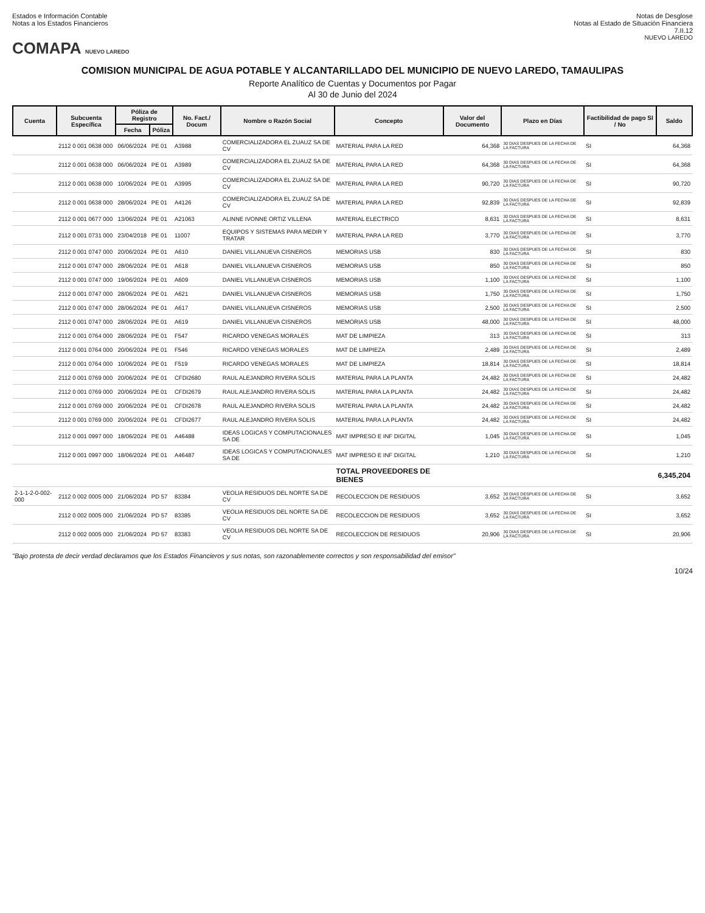Estados e Información Contable
Notas a los Estados Financieros
Notas de Desglose
Notas al Estado de Situación Financiera
7.II.12
COMAPA NUEVO LAREDO
NUEVO LAREDO
COMISION MUNICIPAL DE AGUA POTABLE Y ALCANTARILLADO DEL MUNICIPIO DE NUEVO LAREDO, TAMAULIPAS
Reporte Analítico de Cuentas y Documentos por Pagar
Al 30 de Junio del 2024
| Cuenta | Subcuenta Específica | Póliza de Registro | | No. Fact./ Docum | Nombre o Razón Social | Concepto | Valor del Documento | Plazo en Días | Factibilidad de pago SI / No | Saldo |
| --- | --- | --- | --- | --- | --- | --- | --- | --- | --- | --- |
| | | Fecha | Póliza | | | | | | | |
| | 2112 0 001 0638 000 | 06/06/2024 | PE 01 | A3988 | COMERCIALIZADORA EL ZUAUZ SA DE CV | MATERIAL PARA LA RED | 64,368 | 30 DIAS DESPUES DE LA FECHA DE LA FACTURA | SI | 64,368 |
| | 2112 0 001 0638 000 | 06/06/2024 | PE 01 | A3989 | COMERCIALIZADORA EL ZUAUZ SA DE CV | MATERIAL PARA LA RED | 64,368 | 30 DIAS DESPUES DE LA FECHA DE LA FACTURA | SI | 64,368 |
| | 2112 0 001 0638 000 | 10/06/2024 | PE 01 | A3995 | COMERCIALIZADORA EL ZUAUZ SA DE CV | MATERIAL PARA LA RED | 90,720 | 30 DIAS DESPUES DE LA FECHA DE LA FACTURA | SI | 90,720 |
| | 2112 0 001 0638 000 | 28/06/2024 | PE 01 | A4126 | COMERCIALIZADORA EL ZUAUZ SA DE CV | MATERIAL PARA LA RED | 92,839 | 30 DIAS DESPUES DE LA FECHA DE LA FACTURA | SI | 92,839 |
| | 2112 0 001 0677 000 | 13/06/2024 | PE 01 | A21063 | ALINNE IVONNE ORTIZ VILLENA | MATERIAL ELECTRICO | 8,631 | 30 DIAS DESPUES DE LA FECHA DE LA FACTURA | SI | 8,631 |
| | 2112 0 001 0731 000 | 23/04/2018 | PE 01 | 11007 | EQUIPOS Y SISTEMAS PARA MEDIR Y TRATAR | MATERIAL PARA LA RED | 3,770 | 30 DIAS DESPUES DE LA FECHA DE LA FACTURA | SI | 3,770 |
| | 2112 0 001 0747 000 | 20/06/2024 | PE 01 | A610 | DANIEL VILLANUEVA CISNEROS | MEMORIAS USB | 830 | 30 DIAS DESPUES DE LA FECHA DE LA FACTURA | SI | 830 |
| | 2112 0 001 0747 000 | 28/06/2024 | PE 01 | A618 | DANIEL VILLANUEVA CISNEROS | MEMORIAS USB | 850 | 30 DIAS DESPUES DE LA FECHA DE LA FACTURA | SI | 850 |
| | 2112 0 001 0747 000 | 19/06/2024 | PE 01 | A609 | DANIEL VILLANUEVA CISNEROS | MEMORIAS USB | 1,100 | 30 DIAS DESPUES DE LA FECHA DE LA FACTURA | SI | 1,100 |
| | 2112 0 001 0747 000 | 28/06/2024 | PE 01 | A621 | DANIEL VILLANUEVA CISNEROS | MEMORIAS USB | 1,750 | 30 DIAS DESPUES DE LA FECHA DE LA FACTURA | SI | 1,750 |
| | 2112 0 001 0747 000 | 28/06/2024 | PE 01 | A617 | DANIEL VILLANUEVA CISNEROS | MEMORIAS USB | 2,500 | 30 DIAS DESPUES DE LA FECHA DE LA FACTURA | SI | 2,500 |
| | 2112 0 001 0747 000 | 28/06/2024 | PE 01 | A619 | DANIEL VILLANUEVA CISNEROS | MEMORIAS USB | 48,000 | 30 DIAS DESPUES DE LA FECHA DE LA FACTURA | SI | 48,000 |
| | 2112 0 001 0764 000 | 28/06/2024 | PE 01 | F547 | RICARDO VENEGAS MORALES | MAT DE LIMPIEZA | 313 | 30 DIAS DESPUES DE LA FECHA DE LA FACTURA | SI | 313 |
| | 2112 0 001 0764 000 | 20/06/2024 | PE 01 | F546 | RICARDO VENEGAS MORALES | MAT DE LIMPIEZA | 2,489 | 30 DIAS DESPUES DE LA FECHA DE LA FACTURA | SI | 2,489 |
| | 2112 0 001 0764 000 | 10/06/2024 | PE 01 | F519 | RICARDO VENEGAS MORALES | MAT DE LIMPIEZA | 18,814 | 30 DIAS DESPUES DE LA FECHA DE LA FACTURA | SI | 18,814 |
| | 2112 0 001 0769 000 | 20/06/2024 | PE 01 | CFDI2680 | RAUL ALEJANDRO RIVERA SOLIS | MATERIAL PARA LA PLANTA | 24,482 | 30 DIAS DESPUES DE LA FECHA DE LA FACTURA | SI | 24,482 |
| | 2112 0 001 0769 000 | 20/06/2024 | PE 01 | CFDI2679 | RAUL ALEJANDRO RIVERA SOLIS | MATERIAL PARA LA PLANTA | 24,482 | 30 DIAS DESPUES DE LA FECHA DE LA FACTURA | SI | 24,482 |
| | 2112 0 001 0769 000 | 20/06/2024 | PE 01 | CFDI2678 | RAUL ALEJANDRO RIVERA SOLIS | MATERIAL PARA LA PLANTA | 24,482 | 30 DIAS DESPUES DE LA FECHA DE LA FACTURA | SI | 24,482 |
| | 2112 0 001 0769 000 | 20/06/2024 | PE 01 | CFDI2677 | RAUL ALEJANDRO RIVERA SOLIS | MATERIAL PARA LA PLANTA | 24,482 | 30 DIAS DESPUES DE LA FECHA DE LA FACTURA | SI | 24,482 |
| | 2112 0 001 0997 000 | 18/06/2024 | PE 01 | A46488 | IDEAS LOGICAS Y COMPUTACIONALES SA DE | MAT IMPRESO E INF DIGITAL | 1,045 | 30 DIAS DESPUES DE LA FECHA DE LA FACTURA | SI | 1,045 |
| | 2112 0 001 0997 000 | 18/06/2024 | PE 01 | A46487 | IDEAS LOGICAS Y COMPUTACIONALES SA DE | MAT IMPRESO E INF DIGITAL | 1,210 | 30 DIAS DESPUES DE LA FECHA DE LA FACTURA | SI | 1,210 |
| | | | | | | TOTAL PROVEEDORES DE BIENES | | | | 6,345,204 |
| 2-1-1-2-0-002-000 | 2112 0 002 0005 000 | 21/06/2024 | PD 57 | 83384 | VEOLIA RESIDUOS DEL NORTE SA DE CV | RECOLECCION DE RESIDUOS | 3,652 | 30 DIAS DESPUES DE LA FECHA DE LA FACTURA | SI | 3,652 |
| | 2112 0 002 0005 000 | 21/06/2024 | PD 57 | 83385 | VEOLIA RESIDUOS DEL NORTE SA DE CV | RECOLECCION DE RESIDUOS | 3,652 | 30 DIAS DESPUES DE LA FECHA DE LA FACTURA | SI | 3,652 |
| | 2112 0 002 0005 000 | 21/06/2024 | PD 57 | 83383 | VEOLIA RESIDUOS DEL NORTE SA DE CV | RECOLECCION DE RESIDUOS | 20,906 | 30 DIAS DESPUES DE LA FECHA DE LA FACTURA | SI | 20,906 |
"Bajo protesta de decir verdad declaramos que los Estados Financieros y sus notas, son razonablemente correctos y son responsabilidad del emisor"
10/24